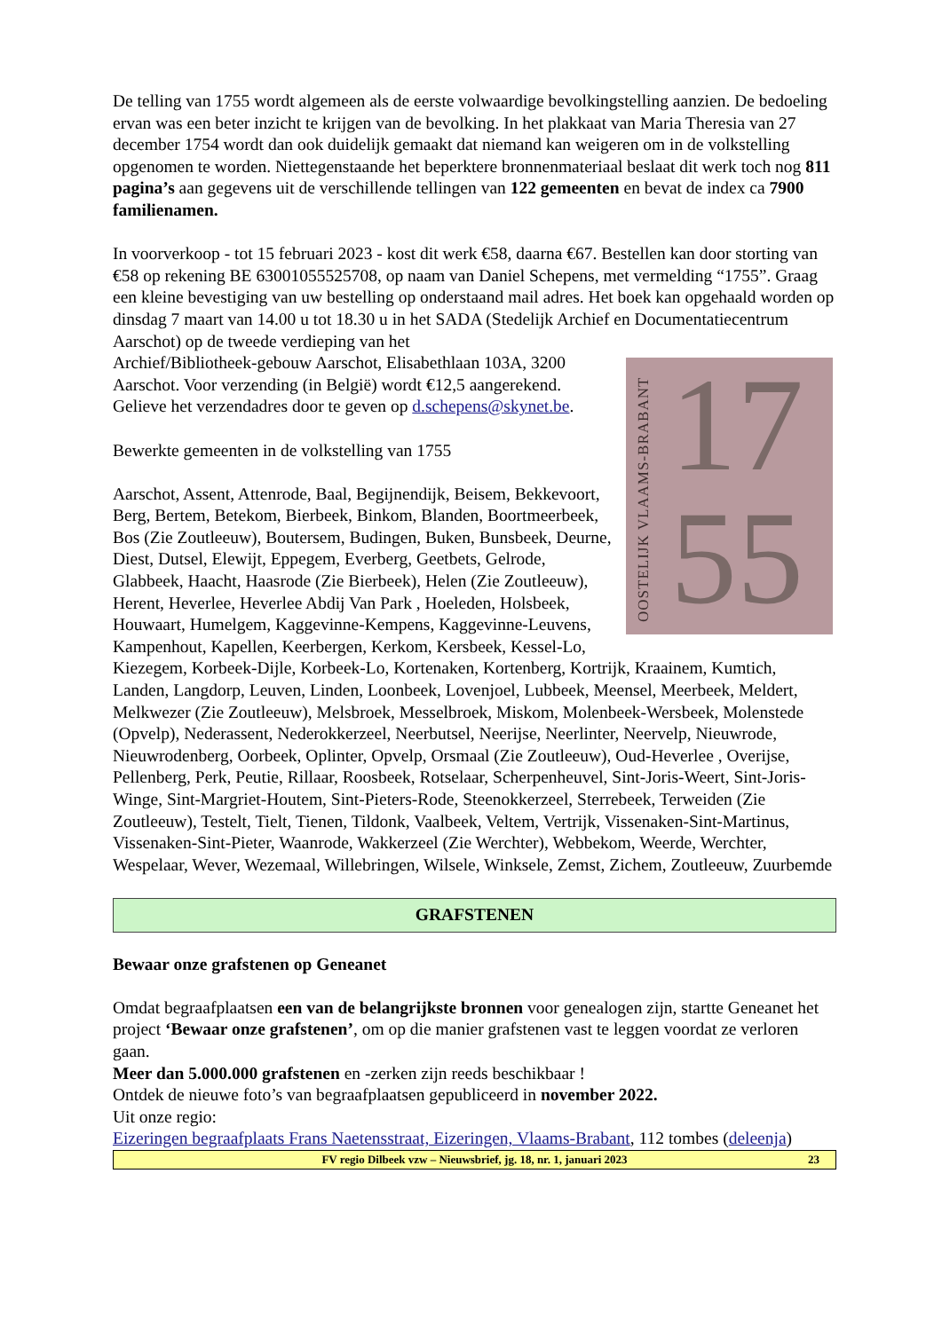De telling van 1755 wordt algemeen als de eerste volwaardige bevolkingstelling aanzien. De bedoeling ervan was een beter inzicht te krijgen van de bevolking. In het plakkaat van Maria Theresia van 27 december 1754 wordt dan ook duidelijk gemaakt dat niemand kan weigeren om in de volkstelling opgenomen te worden. Niettegenstaande het beperktere bronnenmateriaal beslaat dit werk toch nog 811 pagina’s aan gegevens uit de verschillende tellingen van 122 gemeenten en bevat de index ca 7900 familienamen.
In voorverkoop - tot 15 februari 2023 - kost dit werk €58, daarna €67. Bestellen kan door storting van €58 op rekening BE 63001055525708, op naam van Daniel Schepens, met vermelding “1755”. Graag een kleine bevestiging van uw bestelling op onderstaand mail adres. Het boek kan opgehaald worden op dinsdag 7 maart van 14.00 u tot 18.30 u in het SADA (Stedelijk Archief en Documentatiecentrum Aarschot) op de tweede verdieping van het
OOSTELIJK VLAAMS-BRABANT
17
55
Archief/Bibliotheek-gebouw Aarschot, Elisabethlaan 103A, 3200 Aarschot. Voor verzending (in België) wordt €12,5 aangerekend. Gelieve het verzendadres door te geven op d.schepens@skynet.be.
Bewerkte gemeenten in de volkstelling van 1755
Aarschot, Assent, Attenrode, Baal, Begijnendijk, Beisem, Bekkevoort, Berg, Bertem, Betekom, Bierbeek, Binkom, Blanden, Boortmeerbeek, Bos (Zie Zoutleeuw), Boutersem, Budingen, Buken, Bunsbeek, Deurne, Diest, Dutsel, Elewijt, Eppegem, Everberg, Geetbets, Gelrode, Glabbeek, Haacht, Haasrode (Zie Bierbeek), Helen (Zie Zoutleeuw), Herent, Heverlee, Heverlee Abdij Van Park , Hoeleden, Holsbeek, Houwaart, Humelgem, Kaggevinne-Kempens, Kaggevinne-Leuvens, Kampenhout, Kapellen, Keerbergen, Kerkom, Kersbeek, Kessel-Lo, Kiezegem, Korbeek-Dijle, Korbeek-Lo, Kortenaken, Kortenberg, Kortrijk, Kraainem, Kumtich, Landen, Langdorp, Leuven, Linden, Loonbeek, Lovenjoel, Lubbeek, Meensel, Meerbeek, Meldert, Melkwezer (Zie Zoutleeuw), Melsbroek, Messelbroek, Miskom, Molenbeek-Wersbeek, Molenstede (Opvelp), Nederassent, Nederokkerzeel, Neerbutsel, Neerijse, Neerlinter, Neervelp, Nieuwrode, Nieuwrodenberg, Oorbeek, Oplinter, Opvelp, Orsmaal (Zie Zoutleeuw), Oud-Heverlee , Overijse, Pellenberg, Perk, Peutie, Rillaar, Roosbeek, Rotselaar, Scherpenheuvel, Sint-Joris-Weert, Sint-Joris-Winge, Sint-Margriet-Houtem, Sint-Pieters-Rode, Steenokkerzeel, Sterrebeek, Terweiden (Zie Zoutleeuw), Testelt, Tielt, Tienen, Tildonk, Vaalbeek, Veltem, Vertrijk, Vissenaken-Sint-Martinus, Vissenaken-Sint-Pieter, Waanrode, Wakkerzeel (Zie Werchter), Webbekom, Weerde, Werchter, Wespelaar, Wever, Wezemaal, Willebringen, Wilsele, Winksele, Zemst, Zichem, Zoutleeuw, Zuurbemde
GRAFSTENEN
Bewaar onze grafstenen op Geneanet
Omdat begraafplaatsen een van de belangrijkste bronnen voor genealogen zijn, startte Geneanet het project ‘Bewaar onze grafstenen’, om op die manier grafstenen vast te leggen voordat ze verloren gaan.
Meer dan 5.000.000 grafstenen en -zerken zijn reeds beschikbaar !
Ontdek de nieuwe foto’s van begraafplaatsen gepubliceerd in november 2022.
Uit onze regio:
Eizeringen begraafplaats Frans Naetensstraat, Eizeringen, Vlaams-Brabant, 112 tombes (deleenja)
FV regio Dilbeek vzw – Nieuwsbrief, jg. 18, nr. 1, januari 2023 23